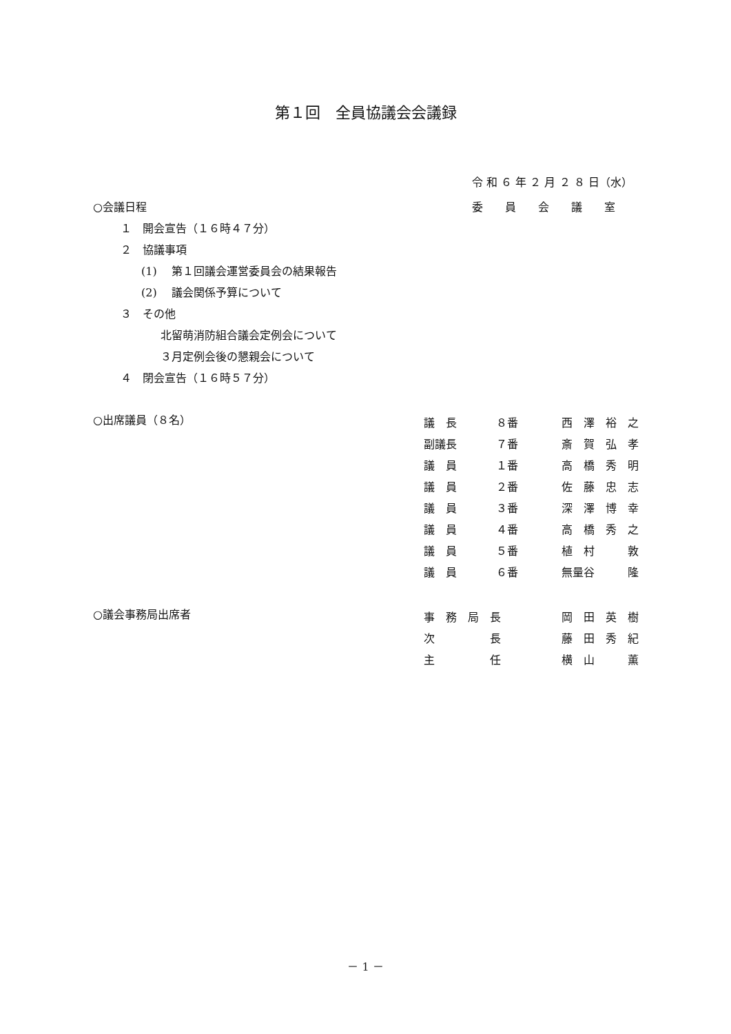第１回　全員協議会会議録
令 和 ６ 年 ２ 月 ２ ８ 日（水）
委　　員　　会　　議　　室
○会議日程
１　開会宣告（１６時４７分）
２　協議事項
(1)　 第１回議会運営委員会の結果報告
(2)　 議会関係予算について
３　その他
北留萌消防組合議会定例会について
３月定例会後の懇親会について
４　閉会宣告（１６時５７分）
○出席議員（８名）
| 議 長 | ８番 | 西 澤 裕 之 |
| 副議長 | ７番 | 斎 賀 弘 孝 |
| 議 員 | １番 | 高 橋 秀 明 |
| 議 員 | ２番 | 佐 藤 忠 志 |
| 議 員 | ３番 | 深 澤 博 幸 |
| 議 員 | ４番 | 高 橋 秀 之 |
| 議 員 | ５番 | 植 村 敦 |
| 議 員 | ６番 | 無量谷 隆 |
○議会事務局出席者
| 事 務 局 長 | 岡 田 英 樹 |
| 次 長 | 藤 田 秀 紀 |
| 主 任 | 横 山 薫 |
－ 1 －